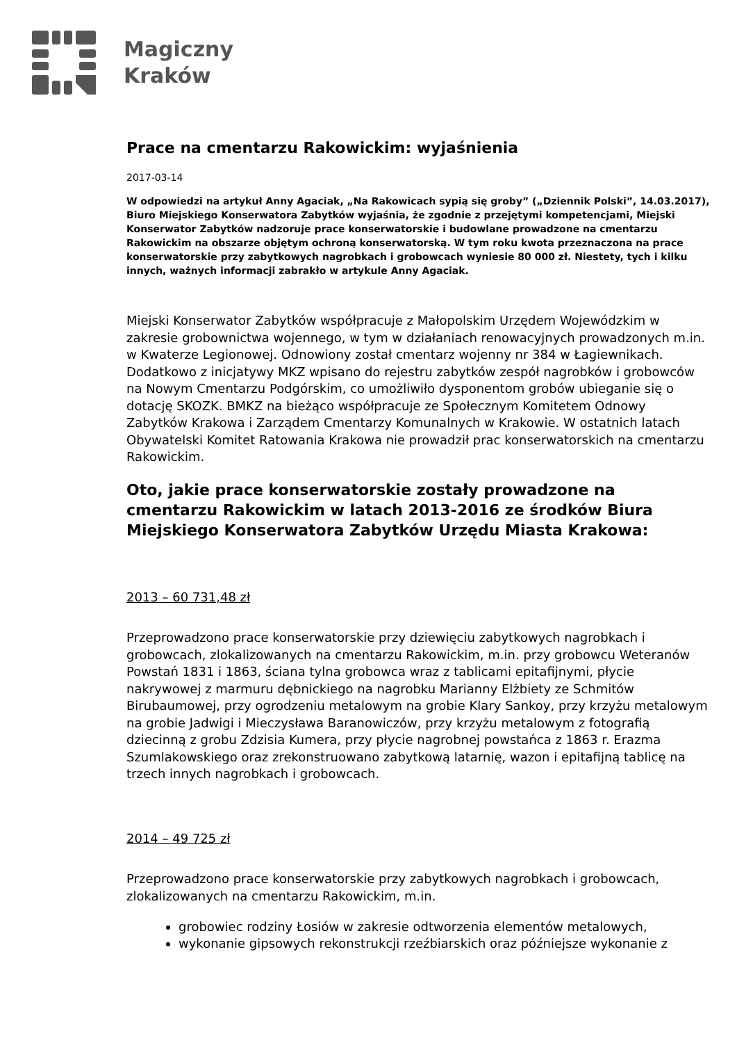Magiczny
Kraków
Prace na cmentarzu Rakowickim: wyjaśnienia
2017-03-14
W odpowiedzi na artykuł Anny Agaciak, „Na Rakowicach sypią się groby” („Dziennik Polski”, 14.03.2017), Biuro Miejskiego Konserwatora Zabytków wyjaśnia, że zgodnie z przejętymi kompetencjami, Miejski Konserwator Zabytków nadzoruje prace konserwatorskie i budowlane prowadzone na cmentarzu Rakowickim na obszarze objętym ochroną konserwatorską. W tym roku kwota przeznaczona na prace konserwatorskie przy zabytkowych nagrobkach i grobowcach wyniesie 80 000 zł. Niestety, tych i kilku innych, ważnych informacji zabrakło w artykule Anny Agaciak.
Miejski Konserwator Zabytków współpracuje z Małopolskim Urzędem Wojewódzkim w zakresie grobownictwa wojennego, w tym w działaniach renowacyjnych prowadzonych m.in. w Kwaterze Legionowej. Odnowiony został cmentarz wojenny nr 384 w Łagiewnikach. Dodatkowo z inicjatywy MKZ wpisano do rejestru zabytków zespół nagrobków i grobowców na Nowym Cmentarzu Podgórskim, co umożliwiło dysponentom grobów ubieganie się o dotację SKOZK. BMKZ na bieżąco współpracuje ze Społecznym Komitetem Odnowy Zabytków Krakowa i Zarządem Cmentarzy Komunalnych w Krakowie. W ostatnich latach Obywatelski Komitet Ratowania Krakowa nie prowadził prac konserwatorskich na cmentarzu Rakowickim.
Oto, jakie prace konserwatorskie zostały prowadzone na cmentarzu Rakowickim w latach 2013-2016 ze środków Biura Miejskiego Konserwatora Zabytków Urzędu Miasta Krakowa:
2013 – 60 731,48 zł
Przeprowadzono prace konserwatorskie przy dziewięciu zabytkowych nagrobkach i grobowcach, zlokalizowanych na cmentarzu Rakowickim, m.in. przy grobowcu Weteranów Powstań 1831 i 1863, ściana tylna grobowca wraz z tablicami epitafijnymi, płycie nakrywowej z marmuru dębnickiego na nagrobku Marianny Elżbiety ze Schmitów Birubaumowej, przy ogrodzeniu metalowym na grobie Klary Sankoy, przy krzyżu metalowym na grobie Jadwigi i Mieczysława Baranowiczów, przy krzyżu metalowym z fotografią dziecinną z grobu Zdzisia Kumera, przy płycie nagrobnej powstańca z 1863 r. Erazma Szumlakowskiego oraz zrekonstruowano zabytkową latarnię, wazon i epitafijną tablicę na trzech innych nagrobkach i grobowcach.
2014 – 49 725 zł
Przeprowadzono prace konserwatorskie przy zabytkowych nagrobkach i grobowcach, zlokalizowanych na cmentarzu Rakowickim, m.in.
grobowiec rodziny Łosiów w zakresie odtworzenia elementów metalowych,
wykonanie gipsowych rekonstrukcji rzeźbiarskich oraz późniejsze wykonanie z